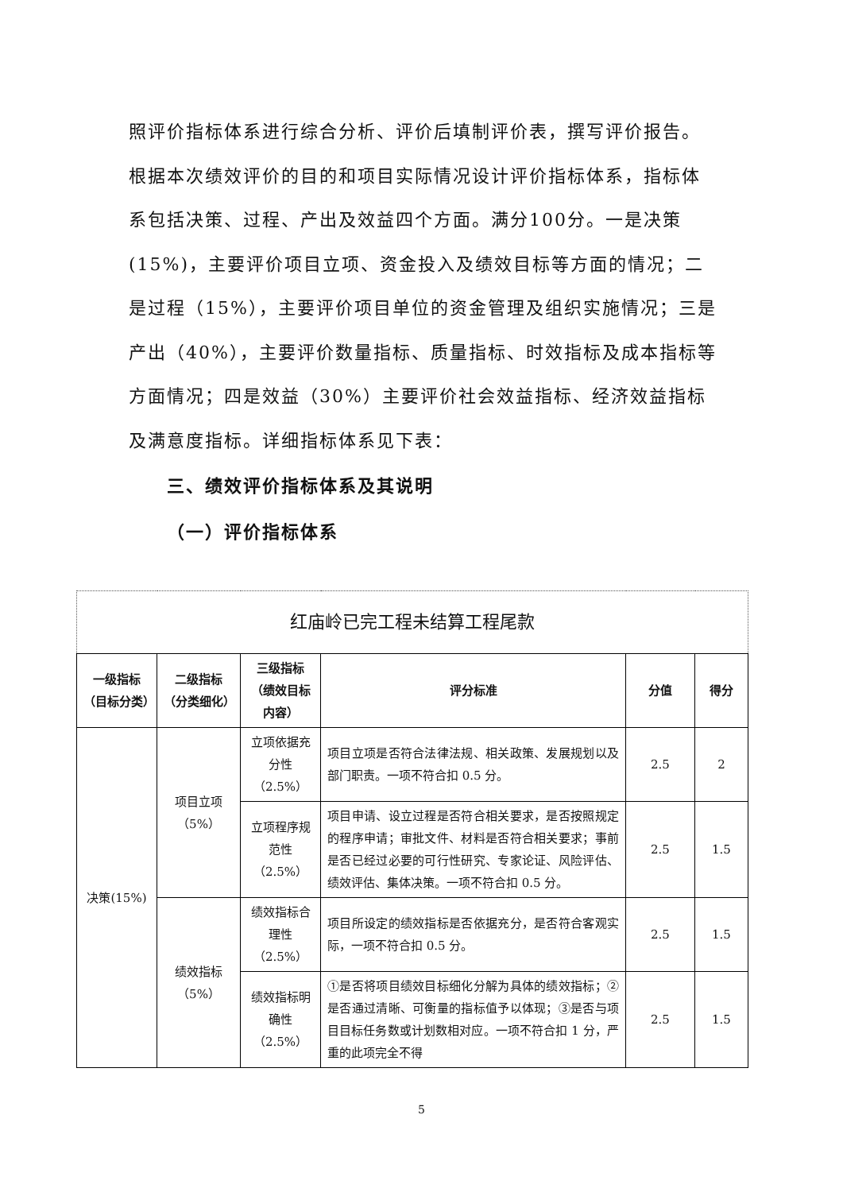照评价指标体系进行综合分析、评价后填制评价表，撰写评价报告。根据本次绩效评价的目的和项目实际情况设计评价指标体系，指标体系包括决策、过程、产出及效益四个方面。满分100分。一是决策(15%)，主要评价项目立项、资金投入及绩效目标等方面的情况；二是过程（15%），主要评价项目单位的资金管理及组织实施情况；三是产出（40%），主要评价数量指标、质量指标、时效指标及成本指标等方面情况；四是效益（30%）主要评价社会效益指标、经济效益指标及满意度指标。详细指标体系见下表：
三、绩效评价指标体系及其说明
（一）评价指标体系
| 红庙岭已完工程未结算工程尾款 | | | | | |
| --- | --- | --- | --- | --- | --- |
| 一级指标（目标分类） | 二级指标（分类细化） | 三级指标（绩效目标内容） | 评分标准 | 分值 | 得分 |
| 决策(15%) | 项目立项（5%） | 立项依据充分性（2.5%） | 项目立项是否符合法律法规、相关政策、发展规划以及部门职责。一项不符合扣 0.5 分。 | 2.5 | 2 |
| | | 立项程序规范性（2.5%） | 项目申请、设立过程是否符合相关要求，是否按照规定的程序申请；审批文件、材料是否符合相关要求；事前是否已经过必要的可行性研究、专家论证、风险评估、绩效评估、集体决策。一项不符合扣 0.5 分。 | 2.5 | 1.5 |
| | 绩效指标（5%） | 绩效指标合理性（2.5%） | 项目所设定的绩效指标是否依据充分，是否符合客观实际，一项不符合扣 0.5 分。 | 2.5 | 1.5 |
| | | 绩效指标明确性（2.5%） | ①是否将项目绩效目标细化分解为具体的绩效指标；②是否通过清晰、可衡量的指标值予以体现；③是否与项目目标任务数或计划数相对应。一项不符合扣 1 分，严重的此项完全不得 | 2.5 | 1.5 |
5